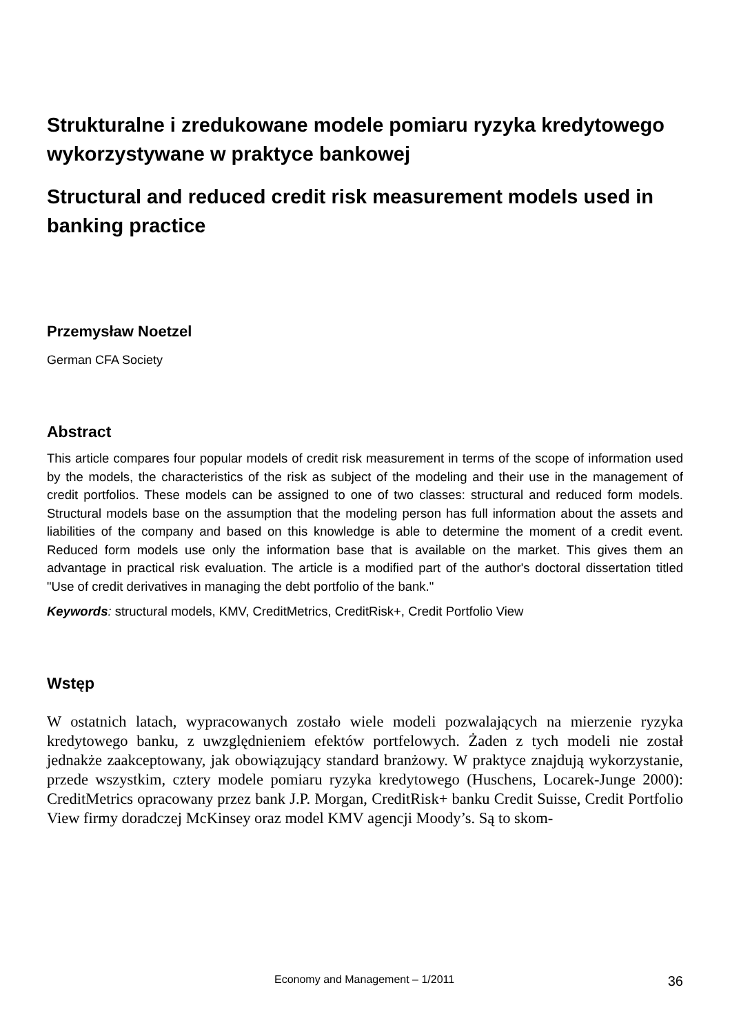Strukturalne i zredukowane modele pomiaru ryzyka kredytowego wykorzystywane w praktyce bankowej
Structural and reduced credit risk measurement models used in banking practice
Przemysław Noetzel
German CFA Society
Abstract
This article compares four popular models of credit risk measurement in terms of the scope of information used by the models, the characteristics of the risk as subject of the modeling and their use in the management of credit portfolios. These models can be assigned to one of two classes: structural and reduced form models. Structural models base on the assumption that the modeling person has full information about the assets and liabilities of the company and based on this knowledge is able to determine the moment of a credit event. Reduced form models use only the information base that is available on the market. This gives them an advantage in practical risk evaluation. The article is a modified part of the author's doctoral dissertation titled "Use of credit derivatives in managing the debt portfolio of the bank."
Keywords: structural models, KMV, CreditMetrics, CreditRisk+, Credit Portfolio View
Wstęp
W ostatnich latach, wypracowanych zostało wiele modeli pozwalających na mierzenie ryzyka kredytowego banku, z uwzględnieniem efektów portfelowych. Żaden z tych modeli nie został jednakże zaakceptowany, jak obowiązujący standard branżowy. W praktyce znajdują wykorzystanie, przede wszystkim, cztery modele pomiaru ryzyka kredytowego (Huschens, Locarek-Junge 2000): CreditMetrics opracowany przez bank J.P. Morgan, CreditRisk+ banku Credit Suisse, Credit Portfolio View firmy doradczej McKinsey oraz model KMV agencji Moody’s. Są to skom-
Economy and Management – 1/2011 36